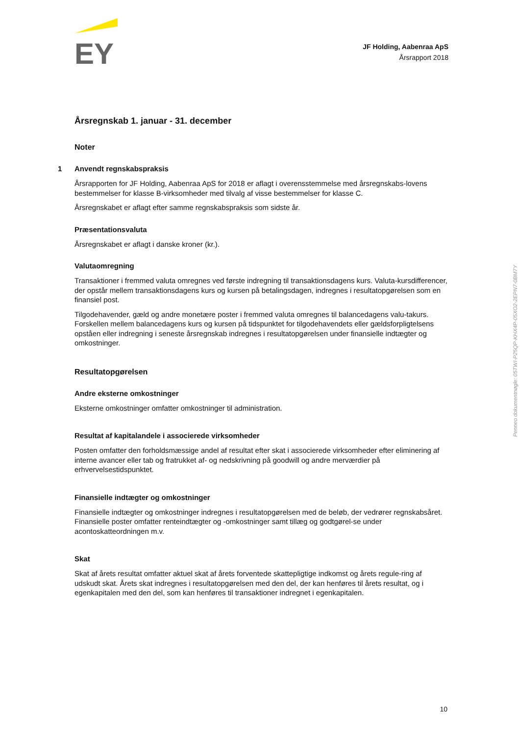EY
JF Holding, Aabenraa ApS
Årsrapport 2018
Årsregnskab 1. januar - 31. december
Noter
1 Anvendt regnskabspraksis
Årsrapporten for JF Holding, Aabenraa ApS for 2018 er aflagt i overensstemmelse med årsregnskabs-lovens bestemmelser for klasse B-virksomheder med tilvalg af visse bestemmelser for klasse C.
Årsregnskabet er aflagt efter samme regnskabspraksis som sidste år.
Præsentationsvaluta
Årsregnskabet er aflagt i danske kroner (kr.).
Valutaomregning
Transaktioner i fremmed valuta omregnes ved første indregning til transaktionsdagens kurs. Valuta-kursdifferencer, der opstår mellem transaktionsdagens kurs og kursen på betalingsdagen, indregnes i resultatopgørelsen som en finansiel post.
Tilgodehavender, gæld og andre monetære poster i fremmed valuta omregnes til balancedagens valu-takurs. Forskellen mellem balancedagens kurs og kursen på tidspunktet for tilgodehavendets eller gældsforpligtelsens opståen eller indregning i seneste årsregnskab indregnes i resultatopgørelsen under finansielle indtægter og omkostninger.
Resultatopgørelsen
Andre eksterne omkostninger
Eksterne omkostninger omfatter omkostninger til administration.
Resultat af kapitalandele i associerede virksomheder
Posten omfatter den forholdsmæssige andel af resultat efter skat i associerede virksomheder efter eliminering af interne avancer eller tab og fratrukket af- og nedskrivning på goodwill og andre merværdier på erhvervelsestidspunktet.
Finansielle indtægter og omkostninger
Finansielle indtægter og omkostninger indregnes i resultatopgørelsen med de beløb, der vedrører regnskabsåret. Finansielle poster omfatter renteindtægter og -omkostninger samt tillæg og godtgørel-se under acontoskatteordningen m.v.
Skat
Skat af årets resultat omfatter aktuel skat af årets forventede skattepligtige indkomst og årets regule-ring af udskudt skat. Årets skat indregnes i resultatopgørelsen med den del, der kan henføres til årets resultat, og i egenkapitalen med den del, som kan henføres til transaktioner indregnet i egenkapitalen.
Penneo dokumentnøgle: 05TWI-P25QP-KHX4P-05XO2-2EPN7-0BM7Y
10